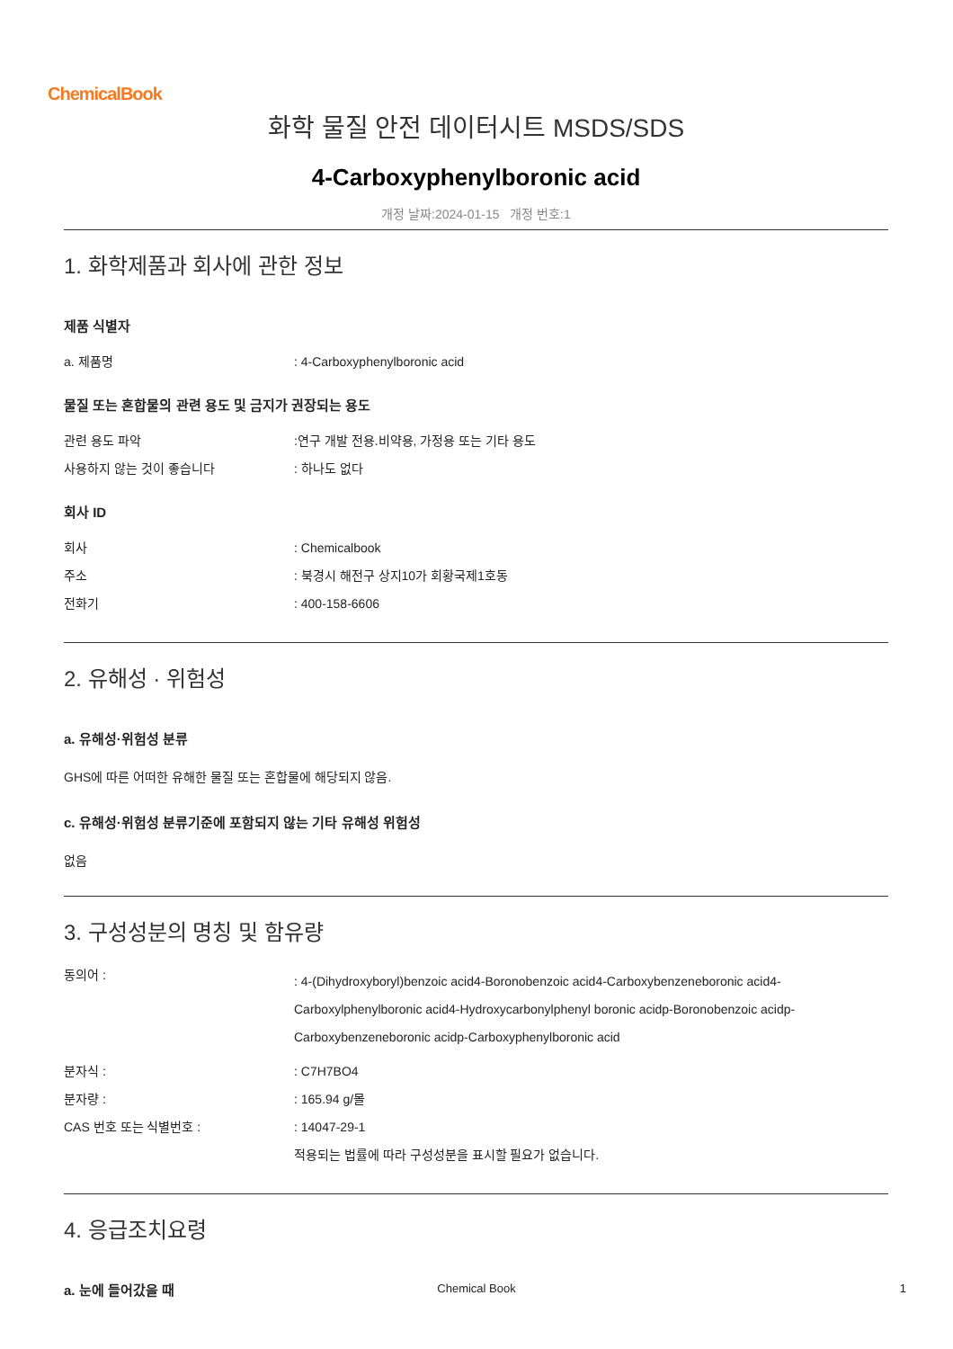ChemicalBook
화학 물질 안전 데이터시트 MSDS/SDS
4-Carboxyphenylboronic acid
개정 날짜:2024-01-15 개정 번호:1
1. 화학제품과 회사에 관한 정보
제품 식별자
| a. 제품명 | : 4-Carboxyphenylboronic acid |
물질 또는 혼합물의 관련 용도 및 금지가 권장되는 용도
| 관련 용도 파악 | :연구 개발 전용.비약용, 가정용 또는 기타 용도 |
| 사용하지 않는 것이 좋습니다 | : 하나도 없다 |
회사 ID
| 회사 | : Chemicalbook |
| 주소 | : 북경시 해전구 상지10가 회황국제1호동 |
| 전화기 | : 400-158-6606 |
2. 유해성 · 위험성
a. 유해성·위험성 분류
GHS에 따른 어떠한 유해한 물질 또는 혼합물에 해당되지 않음.
c. 유해성·위험성 분류기준에 포함되지 않는 기타 유해성 위험성
없음
3. 구성성분의 명칭 및 함유량
| 동의어 : | : 4-(Dihydroxyboryl)benzoic acid4-Boronobenzoic acid4-Carboxybenzeneboronic acid4-Carboxylphenylboronic acid4-Hydroxycarbonylphenyl boronic acidp-Boronobenzoic acidp-Carboxybenzeneboronic acidp-Carboxyphenylboronic acid |
| 분자식 : | : C7H7BO4 |
| 분자량 : | : 165.94 g/몰 |
| CAS 번호 또는 식별번호 : | : 14047-29-1 |
| | 적용되는 법률에 따라 구성성분을 표시할 필요가 없습니다. |
4. 응급조치요령
a. 눈에 들어갔을 때
Chemical Book
1